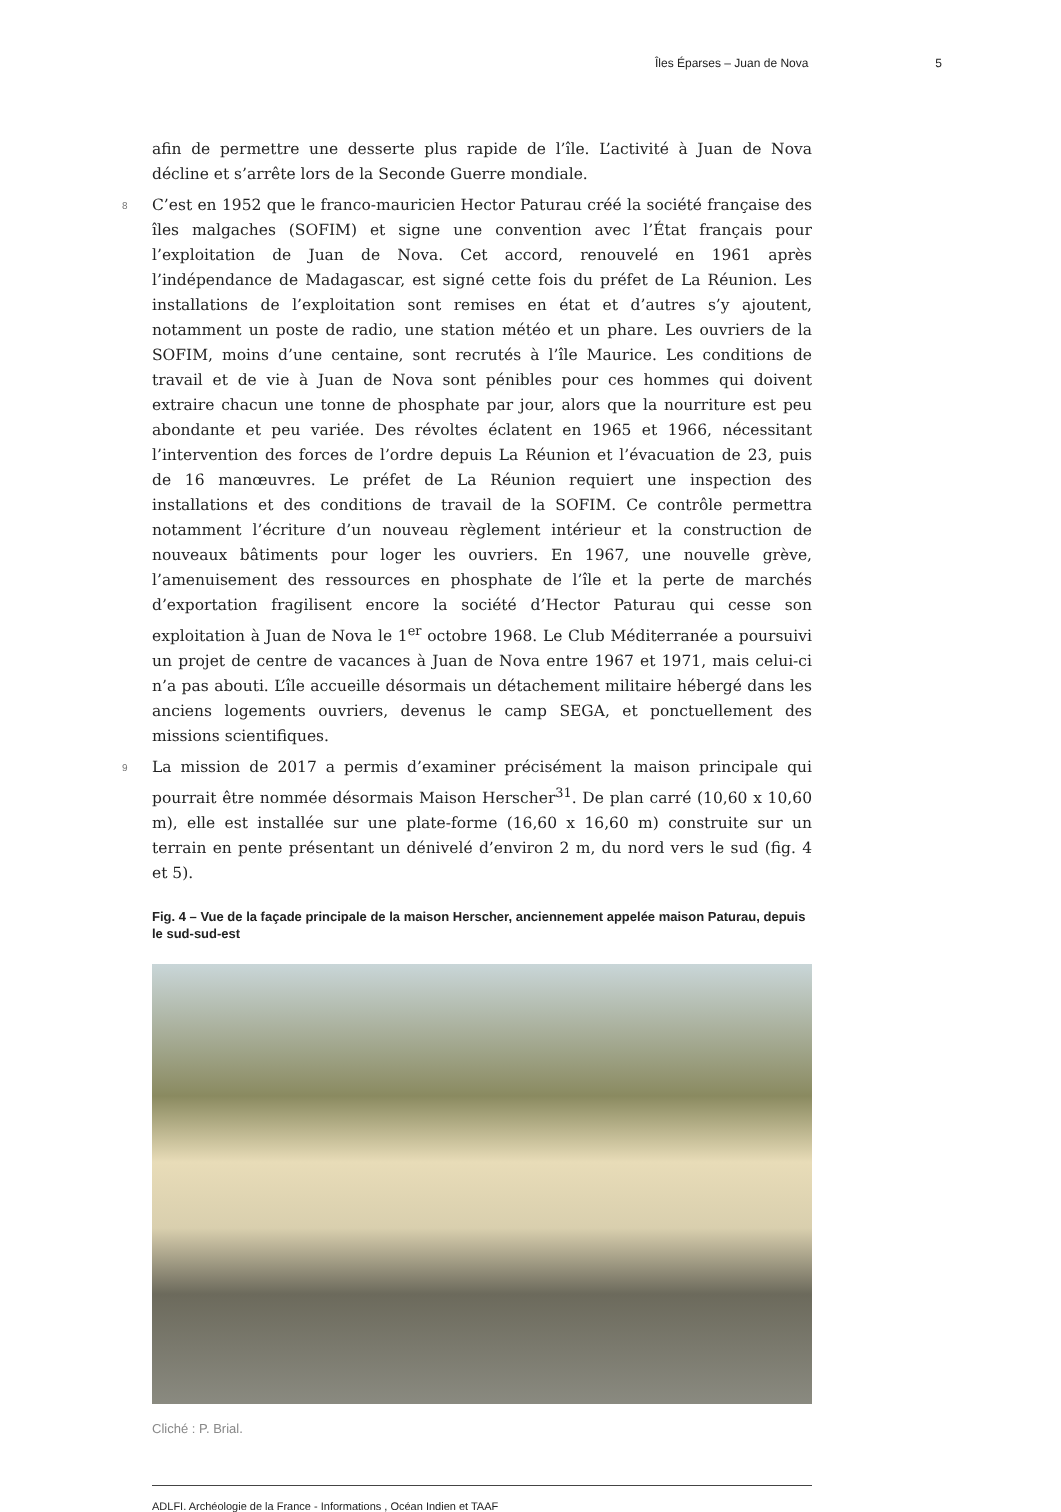Îles Éparses – Juan de Nova 5
afin de permettre une desserte plus rapide de l’île. L’activité à Juan de Nova décline et s’arrête lors de la Seconde Guerre mondiale.
8 C’est en 1952 que le franco-mauricien Hector Paturau créé la société française des îles malgaches (SOFIM) et signe une convention avec l’État français pour l’exploitation de Juan de Nova. Cet accord, renouvelé en 1961 après l’indépendance de Madagascar, est signé cette fois du préfet de La Réunion. Les installations de l’exploitation sont remises en état et d’autres s’y ajoutent, notamment un poste de radio, une station météo et un phare. Les ouvriers de la SOFIM, moins d’une centaine, sont recrutés à l’île Maurice. Les conditions de travail et de vie à Juan de Nova sont pénibles pour ces hommes qui doivent extraire chacun une tonne de phosphate par jour, alors que la nourriture est peu abondante et peu variée. Des révoltes éclatent en 1965 et 1966, nécessitant l’intervention des forces de l’ordre depuis La Réunion et l’évacuation de 23, puis de 16 manœuvres. Le préfet de La Réunion requiert une inspection des installations et des conditions de travail de la SOFIM. Ce contrôle permettra notamment l’écriture d’un nouveau règlement intérieur et la construction de nouveaux bâtiments pour loger les ouvriers. En 1967, une nouvelle grève, l’amenuisement des ressources en phosphate de l’île et la perte de marchés d’exportation fragilisent encore la société d’Hector Paturau qui cesse son exploitation à Juan de Nova le 1<sup>er</sup> octobre 1968. Le Club Méditerranée a poursuivi un projet de centre de vacances à Juan de Nova entre 1967 et 1971, mais celui-ci n’a pas abouti. L’île accueille désormais un détachement militaire hébergé dans les anciens logements ouvriers, devenus le camp SEGA, et ponctuellement des missions scientifiques.
9 La mission de 2017 a permis d’examiner précisément la maison principale qui pourrait être nommée désormais Maison Herscher<sup>31</sup>. De plan carré (10,60 x 10,60 m), elle est installée sur une plate-forme (16,60 x 16,60 m) construite sur un terrain en pente présentant un dénivelé d’environ 2 m, du nord vers le sud (fig. 4 et 5).
Fig. 4 – Vue de la façade principale de la maison Herscher, anciennement appelée maison Paturau, depuis le sud-sud-est
Cliché : P. Brial.
ADLFI. Archéologie de la France - Informations , Océan Indien et TAAF